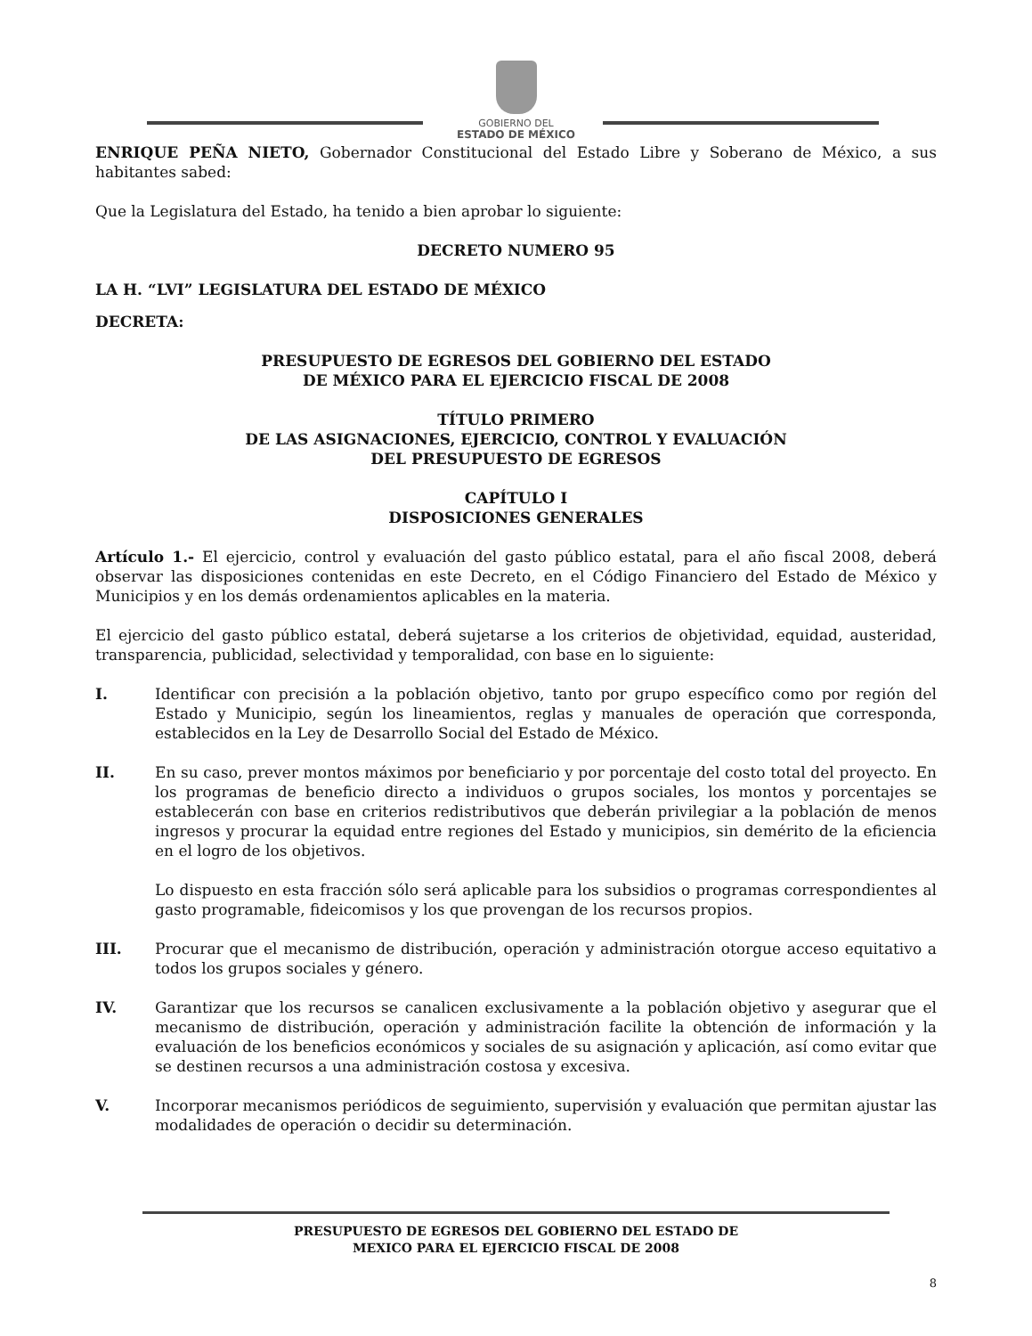GOBIERNO DEL
ESTADO DE MÉXICO
ENRIQUE PEÑA NIETO, Gobernador Constitucional del Estado Libre y Soberano de México, a sus habitantes sabed:
Que la Legislatura del Estado, ha tenido a bien aprobar lo siguiente:
DECRETO NUMERO 95
LA H. “LVI” LEGISLATURA DEL ESTADO DE MÉXICO
DECRETA:
PRESUPUESTO DE EGRESOS DEL GOBIERNO DEL ESTADO
DE MÉXICO PARA EL EJERCICIO FISCAL DE 2008
TÍTULO PRIMERO
DE LAS ASIGNACIONES, EJERCICIO, CONTROL Y EVALUACIÓN
DEL PRESUPUESTO DE EGRESOS
CAPÍTULO I
DISPOSICIONES GENERALES
Artículo 1.- El ejercicio, control y evaluación del gasto público estatal, para el año fiscal 2008, deberá observar las disposiciones contenidas en este Decreto, en el Código Financiero del Estado de México y Municipios y en los demás ordenamientos aplicables en la materia.
El ejercicio del gasto público estatal, deberá sujetarse a los criterios de objetividad, equidad, austeridad, transparencia, publicidad, selectividad y temporalidad, con base en lo siguiente:
I. Identificar con precisión a la población objetivo, tanto por grupo específico como por región del Estado y Municipio, según los lineamientos, reglas y manuales de operación que corresponda, establecidos en la Ley de Desarrollo Social del Estado de México.
II. En su caso, prever montos máximos por beneficiario y por porcentaje del costo total del proyecto. En los programas de beneficio directo a individuos o grupos sociales, los montos y porcentajes se establecerán con base en criterios redistributivos que deberán privilegiar a la población de menos ingresos y procurar la equidad entre regiones del Estado y municipios, sin demérito de la eficiencia en el logro de los objetivos.
Lo dispuesto en esta fracción sólo será aplicable para los subsidios o programas correspondientes al gasto programable, fideicomisos y los que provengan de los recursos propios.
III. Procurar que el mecanismo de distribución, operación y administración otorgue acceso equitativo a todos los grupos sociales y género.
IV. Garantizar que los recursos se canalicen exclusivamente a la población objetivo y asegurar que el mecanismo de distribución, operación y administración facilite la obtención de información y la evaluación de los beneficios económicos y sociales de su asignación y aplicación, así como evitar que se destinen recursos a una administración costosa y excesiva.
V. Incorporar mecanismos periódicos de seguimiento, supervisión y evaluación que permitan ajustar las modalidades de operación o decidir su determinación.
PRESUPUESTO DE EGRESOS DEL GOBIERNO DEL ESTADO DE
MEXICO PARA EL EJERCICIO FISCAL DE 2008
8